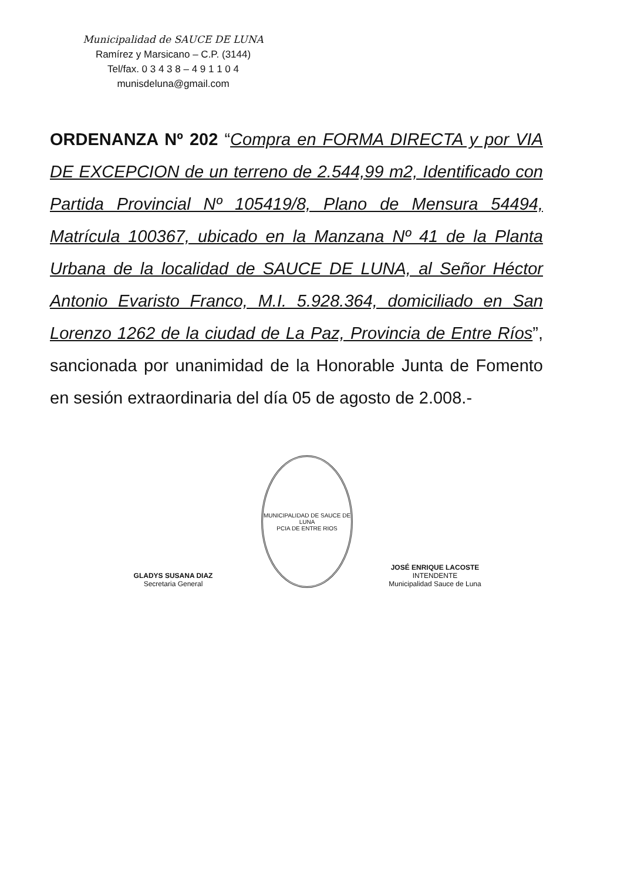Municipalidad de SAUCE DE LUNA
Ramírez y Marsicano – C.P. (3144)
Tel/fax. 0 3 4 3 8 – 4 9 1 1 0 4
munisdeluna@gmail.com
ORDENANZA Nº 202 “Compra en FORMA DIRECTA y por VIA DE EXCEPCION de un terreno de 2.544,99 m2, Identificado con Partida Provincial Nº 105419/8, Plano de Mensura 54494, Matrícula 100367, ubicado en la Manzana Nº 41 de la Planta Urbana de la localidad de SAUCE DE LUNA, al Señor Héctor Antonio Evaristo Franco, M.I. 5.928.364, domiciliado en San Lorenzo 1262 de la ciudad de La Paz, Provincia de Entre Ríos”, sancionada por unanimidad de la Honorable Junta de Fomento en sesión extraordinaria del día 05 de agosto de 2.008.-
GLADYS SUSANA DIAZ
Secretaria General
MUNICIPALIDAD DE SAUCE DE LUNA
PCIA DE ENTRE RIOS
JOSÉ ENRIQUE LACOSTE
INTENDENTE
Municipalidad Sauce de Luna